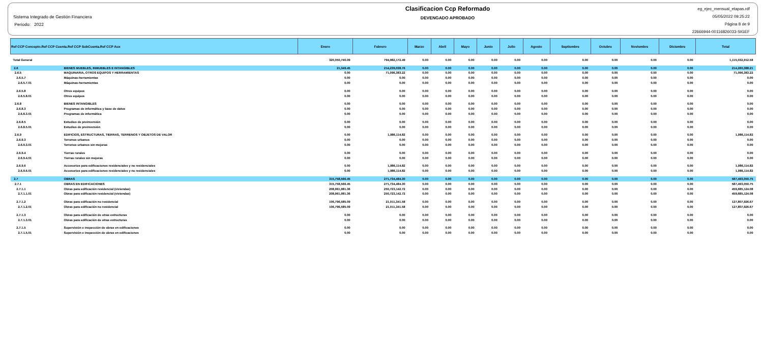Sistema Integrado de Gestión Financiera
Periodo: 2022
Clasificacion Ccp Reformado
DEVENGADO APROBADO
eg_ejec_mensual_etapas.rdf
05/05/2022 09:25:22
Página 8 de 9
22666944-00116826033-SIGEF
| Ref CCP Concepto.Ref CCP Cuenta.Ref CCP SubCuenta.Ref CCP Aux | | Enero | Febrero | Marzo | Abril | Mayo | Junio | Julio | Agosto | Septiembre | Octubre | Noviembre | Diciembre | Total |
| --- | --- | --- | --- | --- | --- | --- | --- | --- | --- | --- | --- | --- | --- | --- |
| Total General | | 320,050,740.09 | 794,982,172.49 | 0.00 | 0.00 | 0.00 | 0.00 | 0.00 | 0.00 | 0.00 | 0.00 | 0.00 | 0.00 | 1,115,032,912.58 |
| 2.6 | BIENES MUEBLES, INMUEBLES E INTANGIBLES | 21,349.45 | 214,239,038.76 | 0.00 | 0.00 | 0.00 | 0.00 | 0.00 | 0.00 | 0.00 | 0.00 | 0.00 | 0.00 | 214,260,388.21 |
| 2.6.5 | MAQUINARIA, OTROS EQUIPOS Y HERRAMIENTAS | 0.00 | 71,096,383.22 | 0.00 | 0.00 | 0.00 | 0.00 | 0.00 | 0.00 | 0.00 | 0.00 | 0.00 | 0.00 | 71,096,383.22 |
| 2.6.5.7 | Máquinas-herramientas | 0.00 | 0.00 | 0.00 | 0.00 | 0.00 | 0.00 | 0.00 | 0.00 | 0.00 | 0.00 | 0.00 | 0.00 | 0.00 |
| 2.6.5.7.01 | Máquinas-herramientas | 0.00 | 0.00 | 0.00 | 0.00 | 0.00 | 0.00 | 0.00 | 0.00 | 0.00 | 0.00 | 0.00 | 0.00 | 0.00 |
| 2.6.5.8 | Otros equipos | 0.00 | 0.00 | 0.00 | 0.00 | 0.00 | 0.00 | 0.00 | 0.00 | 0.00 | 0.00 | 0.00 | 0.00 | 0.00 |
| 2.6.5.8.01 | Otros equipos | 0.00 | 0.00 | 0.00 | 0.00 | 0.00 | 0.00 | 0.00 | 0.00 | 0.00 | 0.00 | 0.00 | 0.00 | 0.00 |
| 2.6.8 | BIENES INTANGIBLES | 0.00 | 0.00 | 0.00 | 0.00 | 0.00 | 0.00 | 0.00 | 0.00 | 0.00 | 0.00 | 0.00 | 0.00 | 0.00 |
| 2.6.8.3 | Programas de informática y base de datos | 0.00 | 0.00 | 0.00 | 0.00 | 0.00 | 0.00 | 0.00 | 0.00 | 0.00 | 0.00 | 0.00 | 0.00 | 0.00 |
| 2.6.8.3.01 | Programas de informática | 0.00 | 0.00 | 0.00 | 0.00 | 0.00 | 0.00 | 0.00 | 0.00 | 0.00 | 0.00 | 0.00 | 0.00 | 0.00 |
| 2.6.8.5 | Estudios de preinversión | 0.00 | 0.00 | 0.00 | 0.00 | 0.00 | 0.00 | 0.00 | 0.00 | 0.00 | 0.00 | 0.00 | 0.00 | 0.00 |
| 2.6.8.5.01 | Estudios de preinversión | 0.00 | 0.00 | 0.00 | 0.00 | 0.00 | 0.00 | 0.00 | 0.00 | 0.00 | 0.00 | 0.00 | 0.00 | 0.00 |
| 2.6.9 | EDIFICIOS, ESTRUCTURAS, TIERRAS, TERRENOS Y OBJETOS DE VALOR | 0.00 | 1,986,114.82 | 0.00 | 0.00 | 0.00 | 0.00 | 0.00 | 0.00 | 0.00 | 0.00 | 0.00 | 0.00 | 1,986,114.82 |
| 2.6.9.3 | Terrenos urbanos | 0.00 | 0.00 | 0.00 | 0.00 | 0.00 | 0.00 | 0.00 | 0.00 | 0.00 | 0.00 | 0.00 | 0.00 | 0.00 |
| 2.6.9.3.01 | Terrenos urbanos sin mejoras | 0.00 | 0.00 | 0.00 | 0.00 | 0.00 | 0.00 | 0.00 | 0.00 | 0.00 | 0.00 | 0.00 | 0.00 | 0.00 |
| 2.6.9.4 | Tierras rurales | 0.00 | 0.00 | 0.00 | 0.00 | 0.00 | 0.00 | 0.00 | 0.00 | 0.00 | 0.00 | 0.00 | 0.00 | 0.00 |
| 2.6.9.4.01 | Tierras rurales sin mejoras | 0.00 | 0.00 | 0.00 | 0.00 | 0.00 | 0.00 | 0.00 | 0.00 | 0.00 | 0.00 | 0.00 | 0.00 | 0.00 |
| 2.6.9.6 | Accesorios para edificaciones residenciales y no residenciales | 0.00 | 1,986,114.82 | 0.00 | 0.00 | 0.00 | 0.00 | 0.00 | 0.00 | 0.00 | 0.00 | 0.00 | 0.00 | 1,986,114.82 |
| 2.6.9.6.01 | Accesorios para edificaciones residenciales y no residenciales | 0.00 | 1,986,114.82 | 0.00 | 0.00 | 0.00 | 0.00 | 0.00 | 0.00 | 0.00 | 0.00 | 0.00 | 0.00 | 1,986,114.82 |
| 2.7 | OBRAS | 315,758,566.45 | 271,734,484.30 | 0.00 | 0.00 | 0.00 | 0.00 | 0.00 | 0.00 | 0.00 | 0.00 | 0.00 | 0.00 | 587,493,050.75 |
| 2.7.1 | OBRAS EN EDIFICACIONES | 315,758,566.45 | 271,734,484.30 | 0.00 | 0.00 | 0.00 | 0.00 | 0.00 | 0.00 | 0.00 | 0.00 | 0.00 | 0.00 | 587,493,050.75 |
| 2.7.1.1 | Obras para edificación residencial (viviendas) | 208,961,981.36 | 250,723,142.72 | 0.00 | 0.00 | 0.00 | 0.00 | 0.00 | 0.00 | 0.00 | 0.00 | 0.00 | 0.00 | 459,685,124.08 |
| 2.7.1.1.01 | Obras para edificación residencial (viviendas) | 208,961,981.36 | 250,723,142.72 | 0.00 | 0.00 | 0.00 | 0.00 | 0.00 | 0.00 | 0.00 | 0.00 | 0.00 | 0.00 | 459,685,124.08 |
| 2.7.1.2 | Obras para edificación no residencial | 106,796,585.09 | 21,011,341.58 | 0.00 | 0.00 | 0.00 | 0.00 | 0.00 | 0.00 | 0.00 | 0.00 | 0.00 | 0.00 | 127,807,926.67 |
| 2.7.1.2.01 | Obras para edificación no residencial | 106,796,585.09 | 21,011,341.58 | 0.00 | 0.00 | 0.00 | 0.00 | 0.00 | 0.00 | 0.00 | 0.00 | 0.00 | 0.00 | 127,807,926.67 |
| 2.7.1.3 | Obras para edificación de otras estructuras | 0.00 | 0.00 | 0.00 | 0.00 | 0.00 | 0.00 | 0.00 | 0.00 | 0.00 | 0.00 | 0.00 | 0.00 | 0.00 |
| 2.7.1.3.01 | Obras para edificación de otras estructuras | 0.00 | 0.00 | 0.00 | 0.00 | 0.00 | 0.00 | 0.00 | 0.00 | 0.00 | 0.00 | 0.00 | 0.00 | 0.00 |
| 2.7.1.5 | Supervisión e inspección de obras en edificaciones | 0.00 | 0.00 | 0.00 | 0.00 | 0.00 | 0.00 | 0.00 | 0.00 | 0.00 | 0.00 | 0.00 | 0.00 | 0.00 |
| 2.7.1.5.01 | Supervisión e inspección de obras en edificaciones | 0.00 | 0.00 | 0.00 | 0.00 | 0.00 | 0.00 | 0.00 | 0.00 | 0.00 | 0.00 | 0.00 | 0.00 | 0.00 |